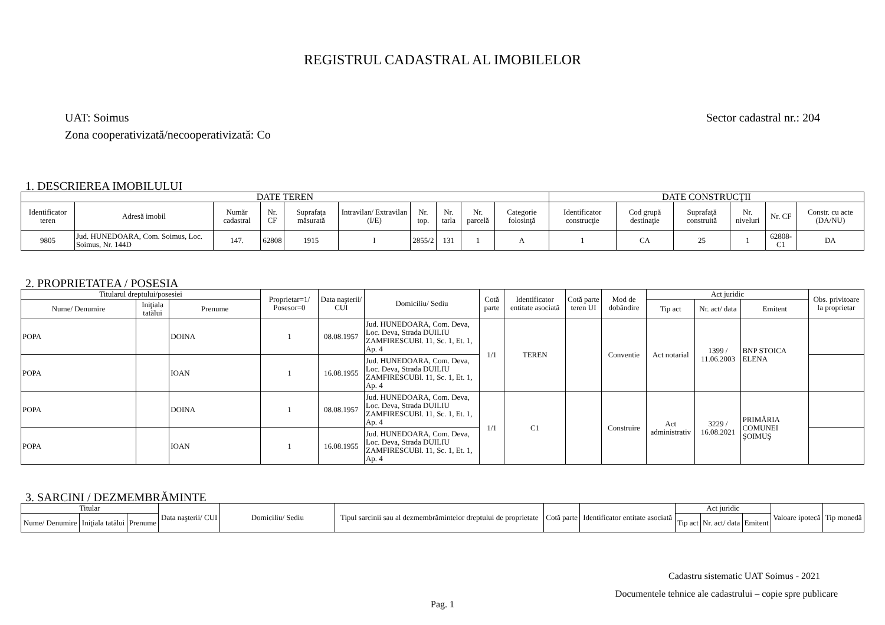REGISTRUL CADASTRAL AL IMOBILELOR
UAT: Soimus
Zona cooperativizată/necooperativizată: Co
Sector cadastral nr.: 204
1. DESCRIEREA IMOBILULUI
| DATE TEREN | | | | | | | | | | DATE CONSTRUCŢII | | | | | |
| --- | --- | --- | --- | --- | --- | --- | --- | --- | --- | --- | --- | --- | --- | --- | --- |
| Identificator teren | Adresă imobil | Număr cadastral | Nr. CF | Suprafaţa măsurată | Intravilan/ Extravilan (I/E) | Nr. top. | Nr. tarla | Nr. parcelă | Categorie folosinţă | Identificator construcţie | Cod grupă destinaţie | Suprafaţă construită | Nr. niveluri | Nr. CF | Constr. cu acte (DA/NU) |
| 9805 | Jud. HUNEDOARA, Com. Soimus, Loc. Soimus, Nr. 144D | 147. | 62808 | 1915 | I | 2855/2 | 131 | 1 | A | 1 | CA | 25 | 1 | 62808-C1 | DA |
2. PROPRIETATEA / POSESIA
| Titularul dreptului/posesiei | | | Proprietar=1/ Posesor=0 | Data naşterii/ CUI | Domiciliu/ Sediu | Cotă parte | Identificator entitate asociată | Cotă parte teren UI | Mod de dobândire | Act juridic | | | Obs. privitoare la proprietar |
| --- | --- | --- | --- | --- | --- | --- | --- | --- | --- | --- | --- | --- | --- |
| Nume/ Denumire | Iniţiala tatălui | Prenume | | | | | | | | Tip act | Nr. act/ data | Emitent | |
| POPA | | DOINA | 1 | 08.08.1957 | Jud. HUNEDOARA, Com. Deva, Loc. Deva, Strada DUILIU ZAMFIRESCUBl. 11, Sc. 1, Et. 1, Ap. 4 | 1/1 | TEREN | | Conventie | Act notarial | 1399 / 11.06.2003 | BNP STOICA ELENA | |
| POPA | | IOAN | 1 | 16.08.1955 | Jud. HUNEDOARA, Com. Deva, Loc. Deva, Strada DUILIU ZAMFIRESCUBl. 11, Sc. 1, Et. 1, Ap. 4 | | | | | | | | |
| POPA | | DOINA | 1 | 08.08.1957 | Jud. HUNEDOARA, Com. Deva, Loc. Deva, Strada DUILIU ZAMFIRESCUBl. 11, Sc. 1, Et. 1, Ap. 4 | 1/1 | C1 | | Construire | Act administrativ | 3229 / 16.08.2021 | PRIMĂRIA COMUNEI ŞOIMUŞ | |
| POPA | | IOAN | 1 | 16.08.1955 | Jud. HUNEDOARA, Com. Deva, Loc. Deva, Strada DUILIU ZAMFIRESCUBl. 11, Sc. 1, Et. 1, Ap. 4 | | | | | | | | |
3. SARCINI / DEZMEMBRĂMINTE
| Titular | | | Data naşterii/ CUI | Domiciliu/ Sediu | Tipul sarcinii sau al dezmembrămintelor dreptului de proprietate | Cotă parte | Identificator entitate asociată | Act juridic | | | Valoare ipotecă | Tip monedă |
| --- | --- | --- | --- | --- | --- | --- | --- | --- | --- | --- | --- | --- |
| Nume/ Denumire | Iniţiala tatălui | Prenume | | | | | | Tip act | Nr. act/ data | Emitent | | |
Cadastru sistematic UAT Soimus - 2021
Documentele tehnice ale cadastrului – copie spre publicare
Pag. 1